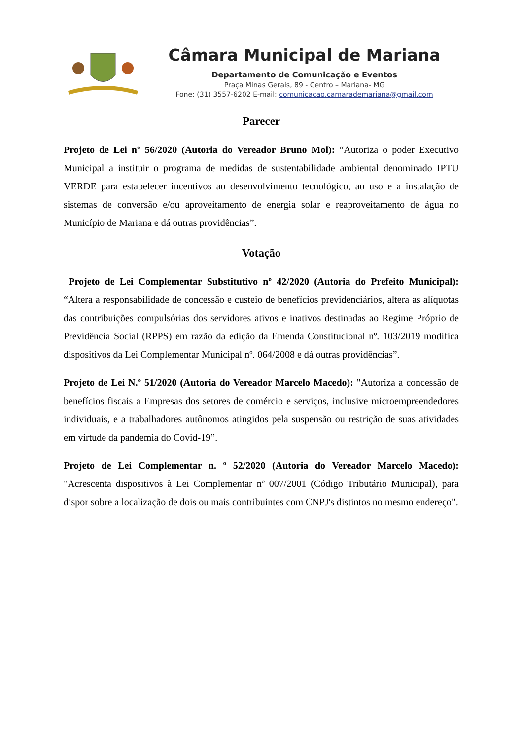Câmara Municipal de Mariana
Departamento de Comunicação e Eventos
Praça Minas Gerais, 89 - Centro – Mariana- MG
Fone: (31) 3557-6202 E-mail: comunicacao.camarademariana@gmail.com
Parecer
Projeto de Lei nº 56/2020 (Autoria do Vereador Bruno Mol): “Autoriza o poder Executivo Municipal a instituir o programa de medidas de sustentabilidade ambiental denominado IPTU VERDE para estabelecer incentivos ao desenvolvimento tecnológico, ao uso e a instalação de sistemas de conversão e/ou aproveitamento de energia solar e reaproveitamento de água no Município de Mariana e dá outras providências”.
Votação
Projeto de Lei Complementar Substitutivo nº 42/2020 (Autoria do Prefeito Municipal): “Altera a responsabilidade de concessão e custeio de benefícios previdenciários, altera as alíquotas das contribuições compulsórias dos servidores ativos e inativos destinadas ao Regime Próprio de Previdência Social (RPPS) em razão da edição da Emenda Constitucional nº. 103/2019 modifica dispositivos da Lei Complementar Municipal nº. 064/2008 e dá outras providências”.
Projeto de Lei N.º 51/2020 (Autoria do Vereador Marcelo Macedo): "Autoriza a concessão de benefícios fiscais a Empresas dos setores de comércio e serviços, inclusive microempreendedores individuais, e a trabalhadores autônomos atingidos pela suspensão ou restrição de suas atividades em virtude da pandemia do Covid-19”.
Projeto de Lei Complementar n. º 52/2020 (Autoria do Vereador Marcelo Macedo): "Acrescenta dispositivos à Lei Complementar nº 007/2001 (Código Tributário Municipal), para dispor sobre a localização de dois ou mais contribuintes com CNPJ's distintos no mesmo endereço”.